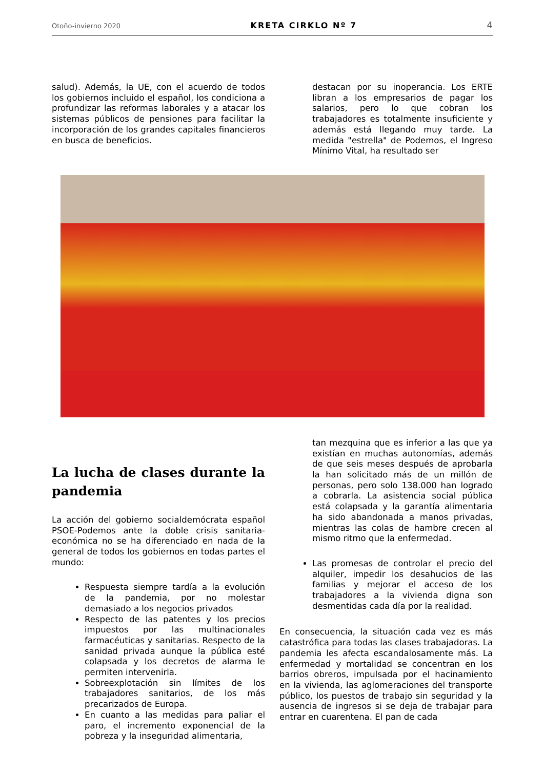Otoño-invierno 2020 KRETA CIRKLO Nº 7 4
salud). Además, la UE, con el acuerdo de todos los gobiernos incluido el español, los condiciona a profundizar las reformas laborales y a atacar los sistemas públicos de pensiones para facilitar la incorporación de los grandes capitales financieros en busca de beneficios.
destacan por su inoperancia. Los ERTE libran a los empresarios de pagar los salarios, pero lo que cobran los trabajadores es totalmente insuficiente y además está llegando muy tarde. La medida "estrella" de Podemos, el Ingreso Mínimo Vital, ha resultado ser
La lucha de clases durante la pandemia
La acción del gobierno socialdemócrata español PSOE-Podemos ante la doble crisis sanitaria-económica no se ha diferenciado en nada de la general de todos los gobiernos en todas partes el mundo:
Respuesta siempre tardía a la evolución de la pandemia, por no molestar demasiado a los negocios privados
Respecto de las patentes y los precios impuestos por las multinacionales farmacéuticas y sanitarias. Respecto de la sanidad privada aunque la pública esté colapsada y los decretos de alarma le permiten intervenirla.
Sobreexplotación sin límites de los trabajadores sanitarios, de los más precarizados de Europa.
En cuanto a las medidas para paliar el paro, el incremento exponencial de la pobreza y la inseguridad alimentaria,
tan mezquina que es inferior a las que ya existían en muchas autonomías, además de que seis meses después de aprobarla la han solicitado más de un millón de personas, pero solo 138.000 han logrado a cobrarla. La asistencia social pública está colapsada y la garantía alimentaria ha sido abandonada a manos privadas, mientras las colas de hambre crecen al mismo ritmo que la enfermedad.
Las promesas de controlar el precio del alquiler, impedir los desahucios de las familias y mejorar el acceso de los trabajadores a la vivienda digna son desmentidas cada día por la realidad.
En consecuencia, la situación cada vez es más catastrófica para todas las clases trabajadoras. La pandemia les afecta escandalosamente más. La enfermedad y mortalidad se concentran en los barrios obreros, impulsada por el hacinamiento en la vivienda, las aglomeraciones del transporte público, los puestos de trabajo sin seguridad y la ausencia de ingresos si se deja de trabajar para entrar en cuarentena. El pan de cada